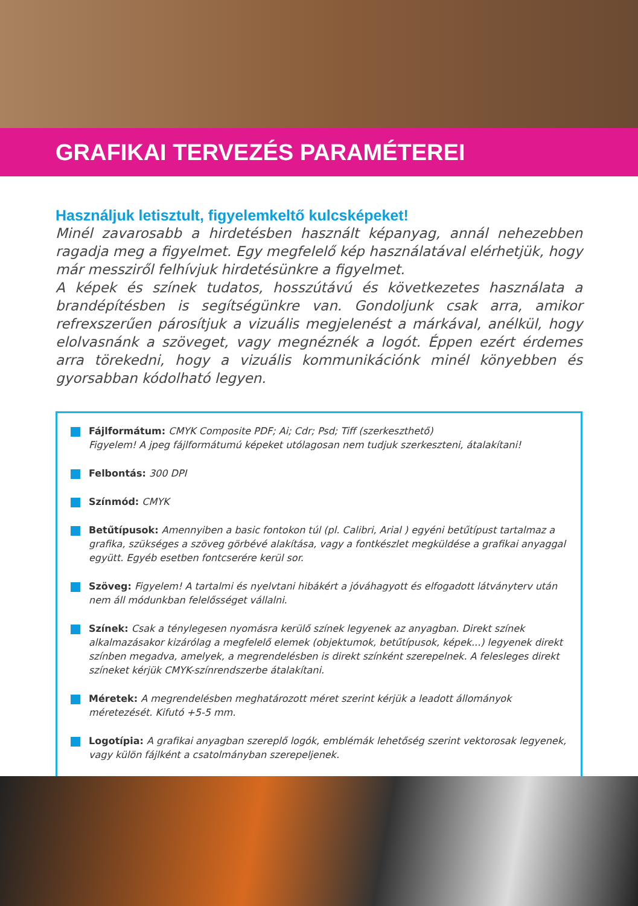GRAFIKAI TERVEZÉS PARAMÉTEREI
Használjuk letisztult, figyelemkeltő kulcsképeket!
Minél zavarosabb a hirdetésben használt képanyag, annál nehezebben ragadja meg a figyelmet. Egy megfelelő kép használatával elérhetjük, hogy már messziről felhívjuk hirdetésünkre a figyelmet.
A képek és színek tudatos, hosszútávú és következetes használata a brandépítésben is segítségünkre van. Gondoljunk csak arra, amikor refrexszerűen párosítjuk a vizuális megjelenést a márkával, anélkül, hogy elolvasnánk a szöveget, vagy megnéznék a logót. Éppen ezért érdemes arra törekedni, hogy a vizuális kommunikációnk minél könyebben és gyorsabban kódolható legyen.
Fájlformátum: CMYK Composite PDF; Ai; Cdr; Psd; Tiff (szerkeszthető)
Figyelem! A jpeg fájlformátumú képeket utólagosan nem tudjuk szerkeszteni, átalakítani!
Felbontás: 300 DPI
Színmód: CMYK
Betűtípusok: Amennyiben a basic fontokon túl (pl. Calibri, Arial ) egyéni betűtípust tartalmaz a grafika, szükséges a szöveg görbévé alakítása, vagy a fontkészlet megküldése a grafikai anyaggal együtt. Egyéb esetben fontcserére kerül sor.
Szöveg: Figyelem! A tartalmi és nyelvtani hibákért a jóváhagyott és elfogadott látványterv után nem áll módunkban felelősséget vállalni.
Színek: Csak a ténylegesen nyomásra kerülő színek legyenek az anyagban. Direkt színek alkalmazásakor kizárólag a megfelelő elemek (objektumok, betűtípusok, képek...) legyenek direkt színben megadva, amelyek, a megrendelésben is direkt színként szerepelnek. A felesleges direkt színeket kérjük CMYK-színrendszerbe átalakítani.
Méretek: A megrendelésben meghatározott méret szerint kérjük a leadott állományok méretezését. Kifutó +5-5 mm.
Logotípia: A grafikai anyagban szereplő logók, emblémák lehetőség szerint vektorosak legyenek, vagy külön fájlként a csatolmányban szerepeljenek.